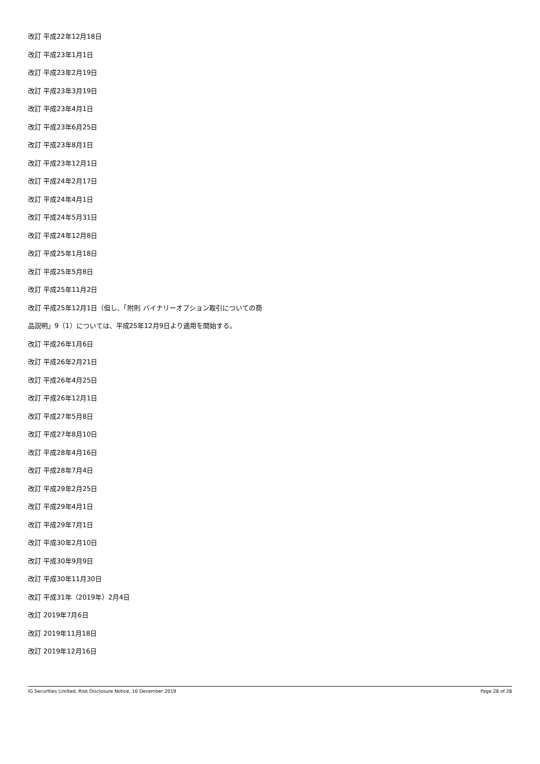改訂 平成22年12月18日
改訂 平成23年1月1日
改訂 平成23年2月19日
改訂 平成23年3月19日
改訂 平成23年4月1日
改訂 平成23年6月25日
改訂 平成23年8月1日
改訂 平成23年12月1日
改訂 平成24年2月17日
改訂 平成24年4月1日
改訂 平成24年5月31日
改訂 平成24年12月8日
改訂 平成25年1月18日
改訂 平成25年5月8日
改訂 平成25年11月2日
改訂 平成25年12月1日（但し、「附則 バイナリーオプション取引についての商
品説明」9（1）については、平成25年12月9日より適用を開始する。
改訂 平成26年1月6日
改訂 平成26年2月21日
改訂 平成26年4月25日
改訂 平成26年12月1日
改訂 平成27年5月8日
改訂 平成27年8月10日
改訂 平成28年4月16日
改訂 平成28年7月4日
改訂 平成29年2月25日
改訂 平成29年4月1日
改訂 平成29年7月1日
改訂 平成30年2月10日
改訂 平成30年9月9日
改訂 平成30年11月30日
改訂 平成31年（2019年）2月4日
改訂 2019年7月6日
改訂 2019年11月18日
改訂 2019年12月16日
IG Securities Limited, Risk Disclosure Notice, 16 December 2019 Page 28 of 28